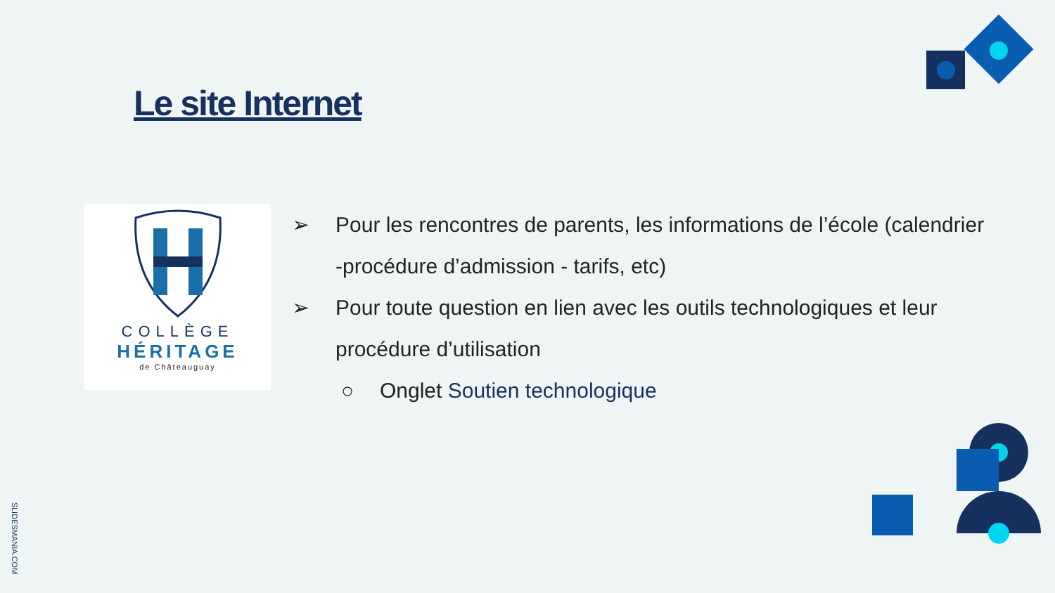Le site Internet
COLLÈGE
HÉRITAGE
de Châteauguay
➢ Pour les rencontres de parents, les informations de l’école (calendrier -procédure d’admission - tarifs, etc)
➢ Pour toute question en lien avec les outils technologiques et leur procédure d’utilisation
○ Onglet Soutien technologique
SLIDESMANIA.COM